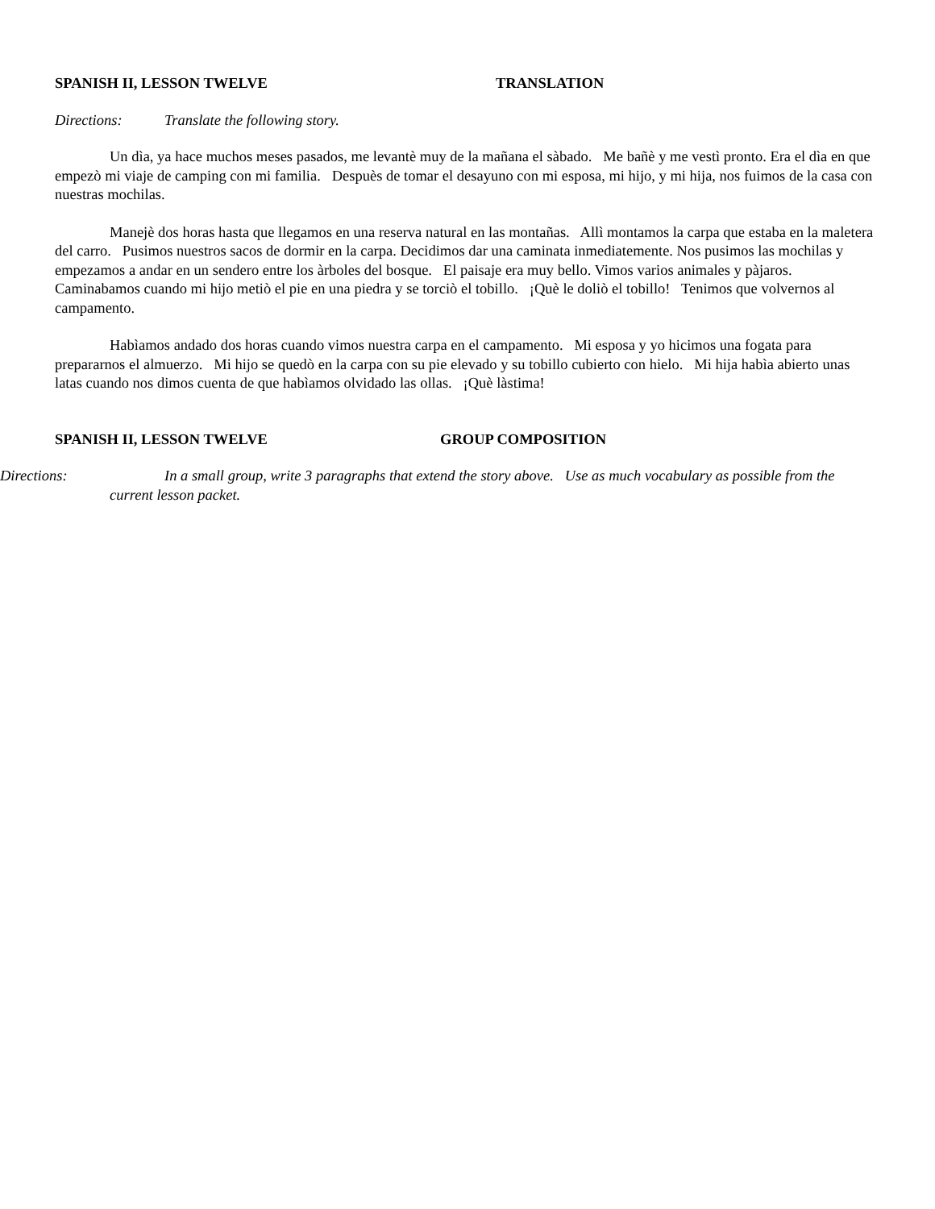SPANISH II, LESSON TWELVE TRANSLATION
Directions: Translate the following story.
Un dìa, ya hace muchos meses pasados, me levantè muy de la mañana el sàbado. Me bañè y me vestì pronto. Era el dìa en que empezò mi viaje de camping con mi familia. Despuès de tomar el desayuno con mi esposa, mi hijo, y mi hija, nos fuimos de la casa con nuestras mochilas.
Manejè dos horas hasta que llegamos en una reserva natural en las montañas. Allì montamos la carpa que estaba en la maletera del carro. Pusimos nuestros sacos de dormir en la carpa. Decidimos dar una caminata inmediatemente. Nos pusimos las mochilas y empezamos a andar en un sendero entre los àrboles del bosque. El paisaje era muy bello. Vimos varios animales y pàjaros. Caminabamos cuando mi hijo metiò el pie en una piedra y se torciò el tobillo. ¡Què le doliò el tobillo! Tenimos que volvernos al campamento.
Habìamos andado dos horas cuando vimos nuestra carpa en el campamento. Mi esposa y yo hicimos una fogata para prepararnos el almuerzo. Mi hijo se quedò en la carpa con su pie elevado y su tobillo cubierto con hielo. Mi hija habìa abierto unas latas cuando nos dimos cuenta de que habìamos olvidado las ollas. ¡Què làstima!
SPANISH II, LESSON TWELVE GROUP COMPOSITION
Directions: In a small group, write 3 paragraphs that extend the story above. Use as much vocabulary as possible from the current lesson packet.